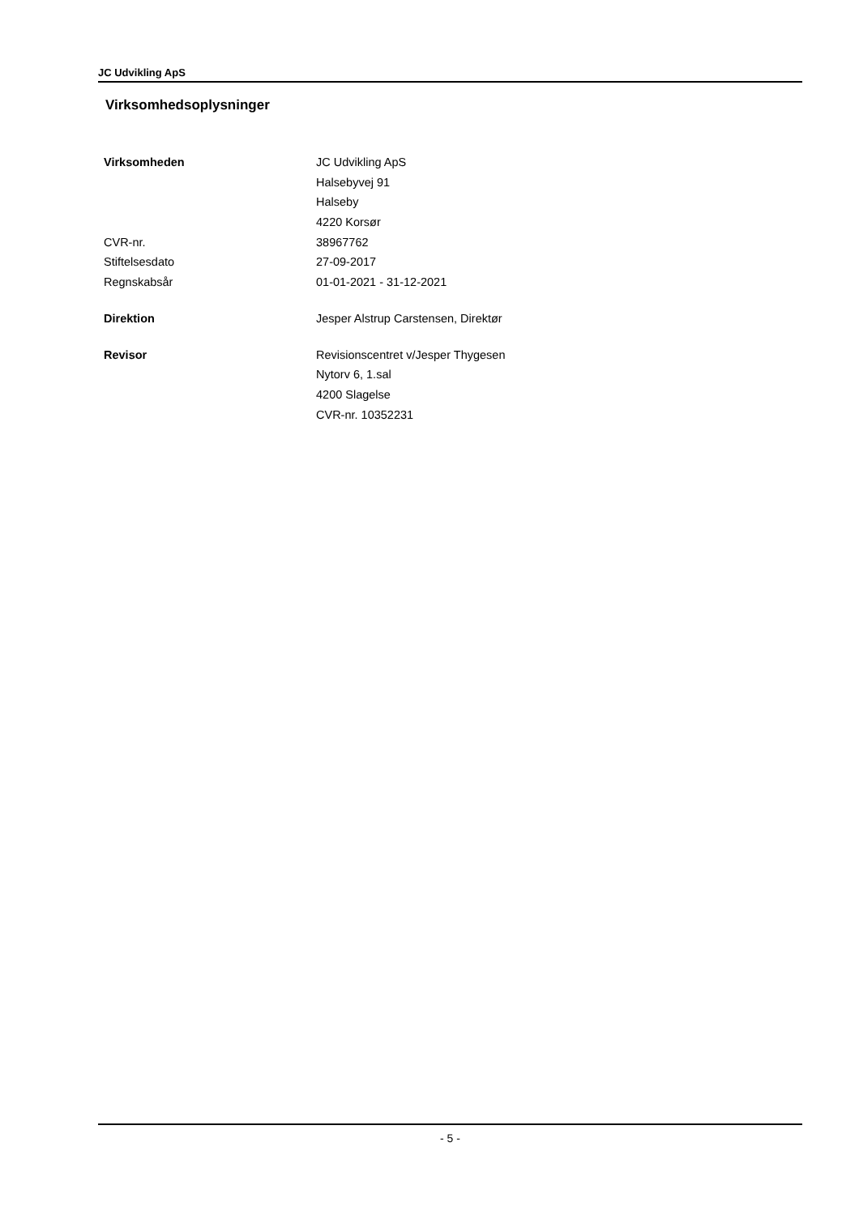JC Udvikling ApS
Virksomhedsoplysninger
| Virksomheden | JC Udvikling ApS |
| | Halsebyvej 91 |
| | Halseby |
| | 4220 Korsør |
| CVR-nr. | 38967762 |
| Stiftelsesdato | 27-09-2017 |
| Regnskabsår | 01-01-2021 - 31-12-2021 |
| Direktion | Jesper Alstrup Carstensen, Direktør |
| Revisor | Revisionscentret v/Jesper Thygesen |
| | Nytorv 6, 1.sal |
| | 4200 Slagelse |
| | CVR-nr. 10352231 |
- 5 -